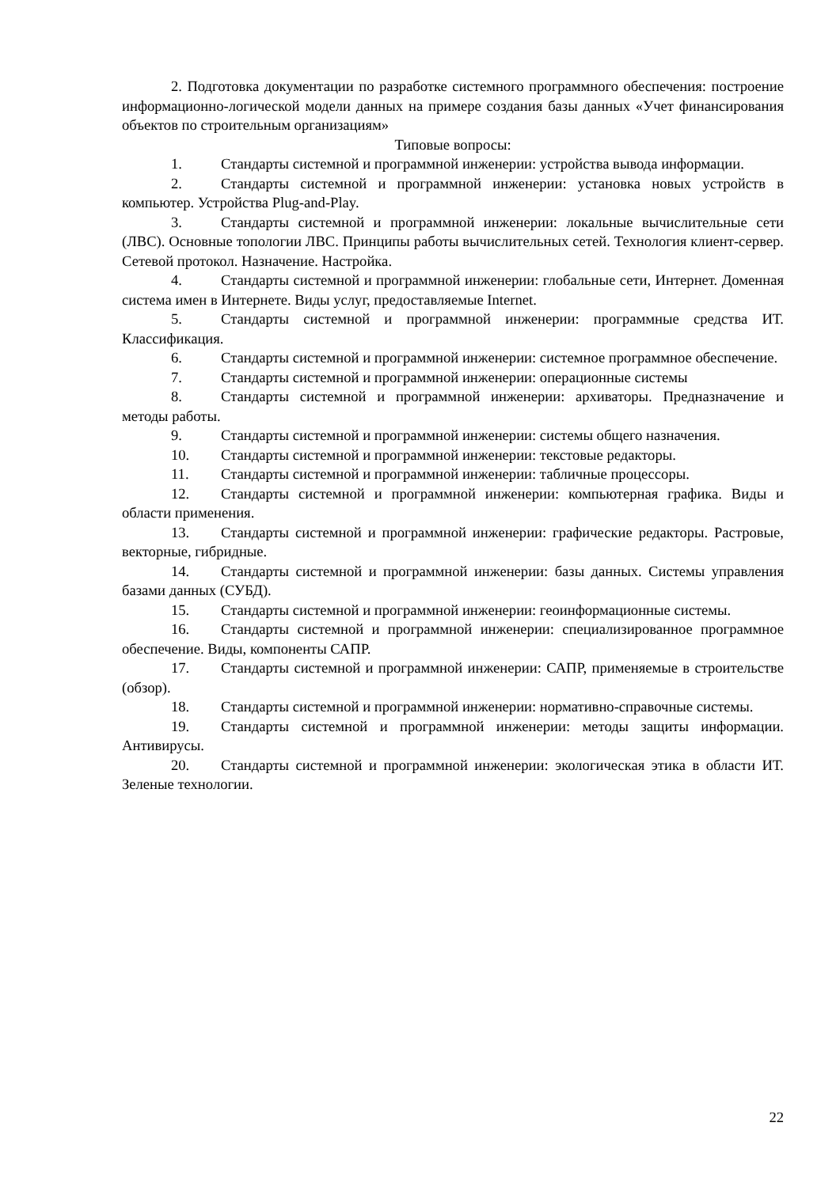2. Подготовка документации по разработке системного программного обеспечения: построение информационно-логической модели данных на примере создания базы данных «Учет финансирования объектов по строительным организациям»
Типовые вопросы:
1. Стандарты системной и программной инженерии: устройства вывода информации.
2. Стандарты системной и программной инженерии: установка новых устройств в компьютер. Устройства Plug-and-Play.
3. Стандарты системной и программной инженерии: локальные вычислительные сети (ЛВС). Основные топологии ЛВС. Принципы работы вычислительных сетей. Технология клиент-сервер. Сетевой протокол. Назначение. Настройка.
4. Стандарты системной и программной инженерии: глобальные сети, Интернет. Доменная система имен в Интернете. Виды услуг, предоставляемые Internet.
5. Стандарты системной и программной инженерии: программные средства ИТ. Классификация.
6. Стандарты системной и программной инженерии: системное программное обеспечение.
7. Стандарты системной и программной инженерии: операционные системы
8. Стандарты системной и программной инженерии: архиваторы. Предназначение и методы работы.
9. Стандарты системной и программной инженерии: системы общего назначения.
10. Стандарты системной и программной инженерии: текстовые редакторы.
11. Стандарты системной и программной инженерии: табличные процессоры.
12. Стандарты системной и программной инженерии: компьютерная графика. Виды и области применения.
13. Стандарты системной и программной инженерии: графические редакторы. Растровые, векторные, гибридные.
14. Стандарты системной и программной инженерии: базы данных. Системы управления базами данных (СУБД).
15. Стандарты системной и программной инженерии: геоинформационные системы.
16. Стандарты системной и программной инженерии: специализированное программное обеспечение. Виды, компоненты САПР.
17. Стандарты системной и программной инженерии: САПР, применяемые в строительстве (обзор).
18. Стандарты системной и программной инженерии: нормативно-справочные системы.
19. Стандарты системной и программной инженерии: методы защиты информации. Антивирусы.
20. Стандарты системной и программной инженерии: экологическая этика в области ИТ. Зеленые технологии.
22